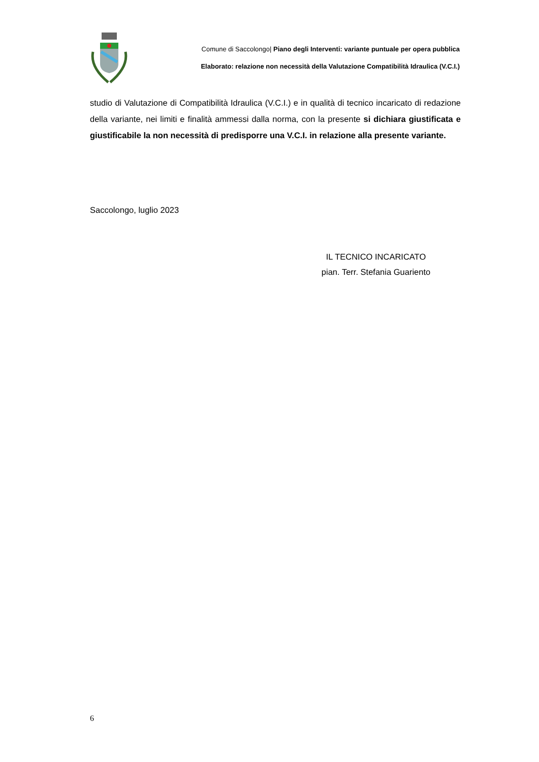Comune di Saccolongo| Piano degli Interventi: variante puntuale per opera pubblica
Elaborato: relazione non necessità della Valutazione Compatibilità Idraulica (V.C.I.)
studio di Valutazione di Compatibilità Idraulica (V.C.I.) e in qualità di tecnico incaricato di redazione della variante, nei limiti e finalità ammessi dalla norma, con la presente si dichiara giustificata e giustificabile la non necessità di predisporre una V.C.I. in relazione alla presente variante.
Saccolongo, luglio 2023
IL TECNICO INCARICATO
pian. Terr. Stefania Guariento
6